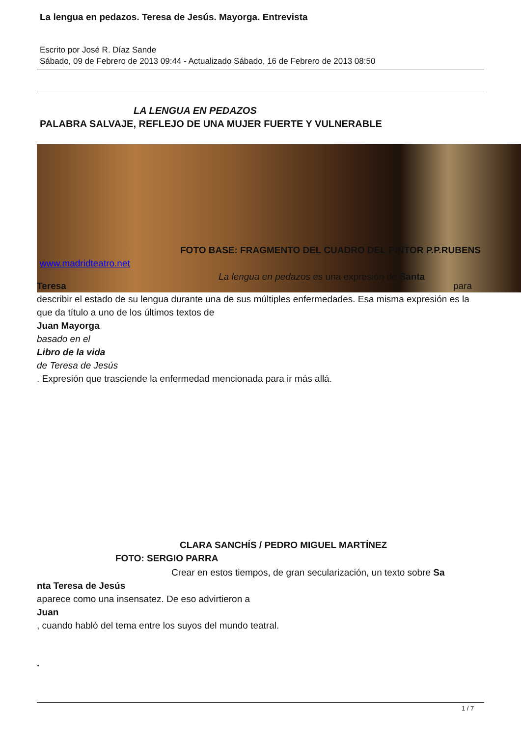La lengua en pedazos. Teresa de Jesús. Mayorga. Entrevista
Escrito por José R. Díaz Sande
Sábado, 09 de Febrero de 2013 09:44 - Actualizado Sábado, 16 de Febrero de 2013 08:50
LA LENGUA EN PEDAZOS
PALABRA SALVAJE, REFLEJO DE UNA MUJER FUERTE Y VULNERABLE
FOTO BASE: FRAGMENTO DEL CUADRO DEL PINTOR P.P.RUBENS
www.madridteatro.net
La lengua en pedazos es una expresión de Santa
Teresa para
describir el estado de su lengua durante una de sus múltiples enfermedades. Esa misma expresión es la que da título a uno de los últimos textos de
Juan Mayorga
basado en el
Libro de la vida
de Teresa de Jesús
. Expresión que trasciende la enfermedad mencionada para ir más allá.
CLARA SANCHÍS / PEDRO MIGUEL MARTÍNEZ
FOTO: SERGIO PARRA
Crear en estos tiempos, de gran secularización, un texto sobre Sa
nta Teresa de Jesús
aparece como una insensatez. De eso advirtieron a
Juan
, cuando habló del tema entre los suyos del mundo teatral.
.
1 / 7